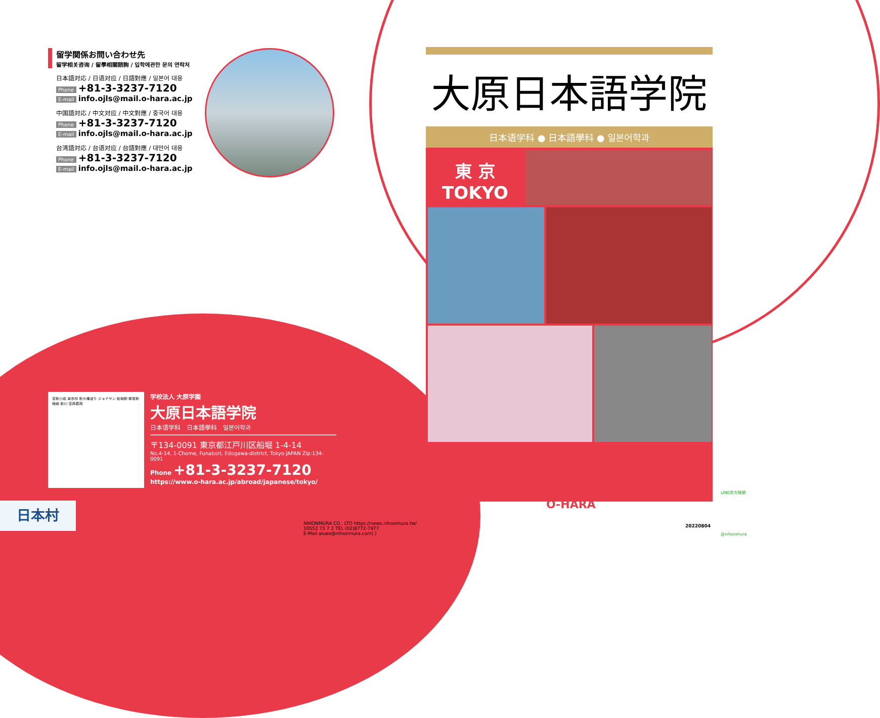留学関係お問い合わせ先
留学相关咨询 / 留學相關諮詢 / 입학에관한 문의 연락처
日本語対応 / 日语对应 / 日語對應 / 일본어 대응
Phone +81-3-3237-7120
E-mail info.ojls@mail.o-hara.ac.jp
中国語対応 / 中文对应 / 中文對應 / 중국어 대응
Phone +81-3-3237-7120
E-mail info.ojls@mail.o-hara.ac.jp
台湾語対応 / 台语对应 / 台語對應 / 대만어 대응
Phone +81-3-3237-7120
E-mail info.ojls@mail.o-hara.ac.jp
大原日本語学院
日本语学科 ● 日本語學科 ● 일본어학과
東 京
TOKYO
至新小岩 東京校 新大橋通り ジョナサン 船堀駅 都営新宿線 新川 至西葛西
学校法人 大原学園
大原日本語学院
日本语学科　日本語學科　일본어학과
〒134-0091 東京都江戸川区船堀 1-4-14
No.4-14, 1-Chome, Funabori, Edogawa-district, Tokyo JAPAN Zip:134-0091
Phone +81-3-3237-7120
https://www.o-hara.ac.jp/abroad/japanese/tokyo/
日本村 O-HARA
LINE官方帳號
20220804
@nihonmura
NIHONMURA CO., LTD https://news.nihonmura.tw/
10552 73 7 2 TEL (02)8772-7977
E-Mail aiueo@nihonmura.com( )